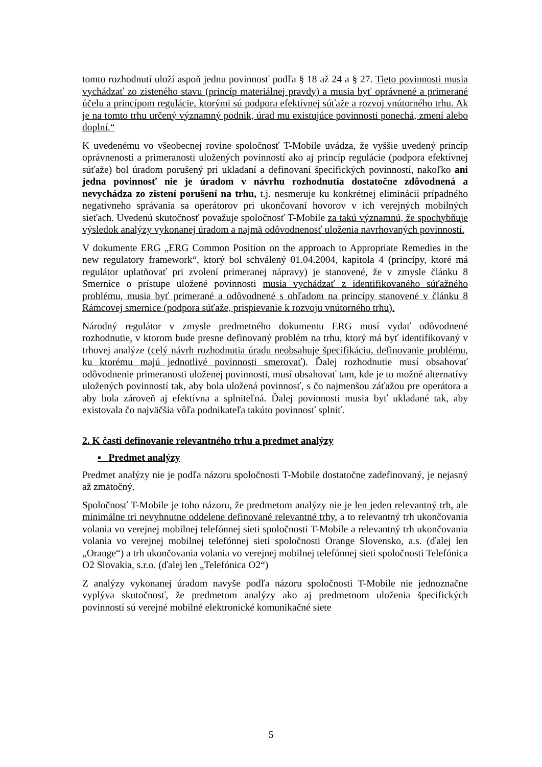tomto rozhodnutí uloží aspoň jednu povinnosť podľa § 18 až 24 a § 27. Tieto povinnosti musia vychádzať zo zisteného stavu (princíp materiálnej pravdy) a musia byť oprávnené a primerané účelu a princípom regulácie, ktorými sú podpora efektívnej súťaže a rozvoj vnútorného trhu. Ak je na tomto trhu určený významný podnik, úrad mu existujúce povinnosti ponechá, zmení alebo doplní.“
K uvedenému vo všeobecnej rovine spoločnosť T-Mobile uvádza, že vyššie uvedený princíp oprávnenosti a primeranosti uložených povinností ako aj princíp regulácie (podpora efektívnej súťaže) bol úradom porušený pri ukladaní a definovaní špecifických povinností, nakoľko ani jedna povinnosť nie je úradom v návrhu rozhodnutia dostatočne zdôvodnená a nevychádza zo zistení porušení na trhu, t.j. nesmeruje ku konkrétnej eliminácii prípadného negatívneho správania sa operátorov pri ukončovaní hovorov v ich verejných mobilných sieťach. Uvedenú skutočnosť považuje spoločnosť T-Mobile za takú významnú, že spochybňuje výsledok analýzy vykonanej úradom a najmä odôvodnenosť uloženia navrhovaných povinností.
V dokumente ERG „ERG Common Position on the approach to Appropriate Remedies in the new regulatory framework“, ktorý bol schválený 01.04.2004, kapitola 4 (princípy, ktoré má regulátor uplatňovať pri zvolení primeranej nápravy) je stanovené, že v zmysle článku 8 Smernice o prístupe uložené povinnosti musia vychádzať z identifikovaného súťažného problému, musia byť primerané a odôvodnené s ohľadom na princípy stanovené v článku 8 Rámcovej smernice (podpora súťaže, prispievanie k rozvoju vnútorného trhu).
Národný regulátor v zmysle predmetného dokumentu ERG musí vydať odôvodnené rozhodnutie, v ktorom bude presne definovaný problém na trhu, ktorý má byť identifikovaný v trhovej analýze (celý návrh rozhodnutia úradu neobsahuje špecifikáciu, definovanie problému, ku ktorému majú jednotlivé povinnosti smerovať). Ďalej rozhodnutie musí obsahovať odôvodnenie primeranosti uloženej povinnosti, musí obsahovať tam, kde je to možné alternatívy uložených povinností tak, aby bola uložená povinnosť, s čo najmenšou záťažou pre operátora a aby bola zároveň aj efektívna a splniteľná. Ďalej povinnosti musia byť ukladané tak, aby existovala čo najväčšia vôľa podnikateľa takúto povinnosť splniť.
2. K časti definovanie relevantného trhu a predmet analýzy
▪ Predmet analýzy
Predmet analýzy nie je podľa názoru spoločnosti T-Mobile dostatočne zadefinovaný, je nejasný až zmätočný.
Spoločnosť T-Mobile je toho názoru, že predmetom analýzy nie je len jeden relevantný trh, ale minimálne tri nevyhnutne oddelene definované relevantné trhy, a to relevantný trh ukončovania volania vo verejnej mobilnej telefónnej sieti spoločnosti T-Mobile a relevantný trh ukončovania volania vo verejnej mobilnej telefónnej sieti spoločnosti Orange Slovensko, a.s. (ďalej len „Orange“) a trh ukončovania volania vo verejnej mobilnej telefónnej sieti spoločnosti Telefónica O2 Slovakia, s.r.o. (ďalej len „Telefónica O2“)
Z analýzy vykonanej úradom navyše podľa názoru spoločnosti T-Mobile nie jednoznačne vyplýva skutočnosť, že predmetom analýzy ako aj predmetnom uloženia špecifických povinností sú verejné mobilné elektronické komunikačné siete
5